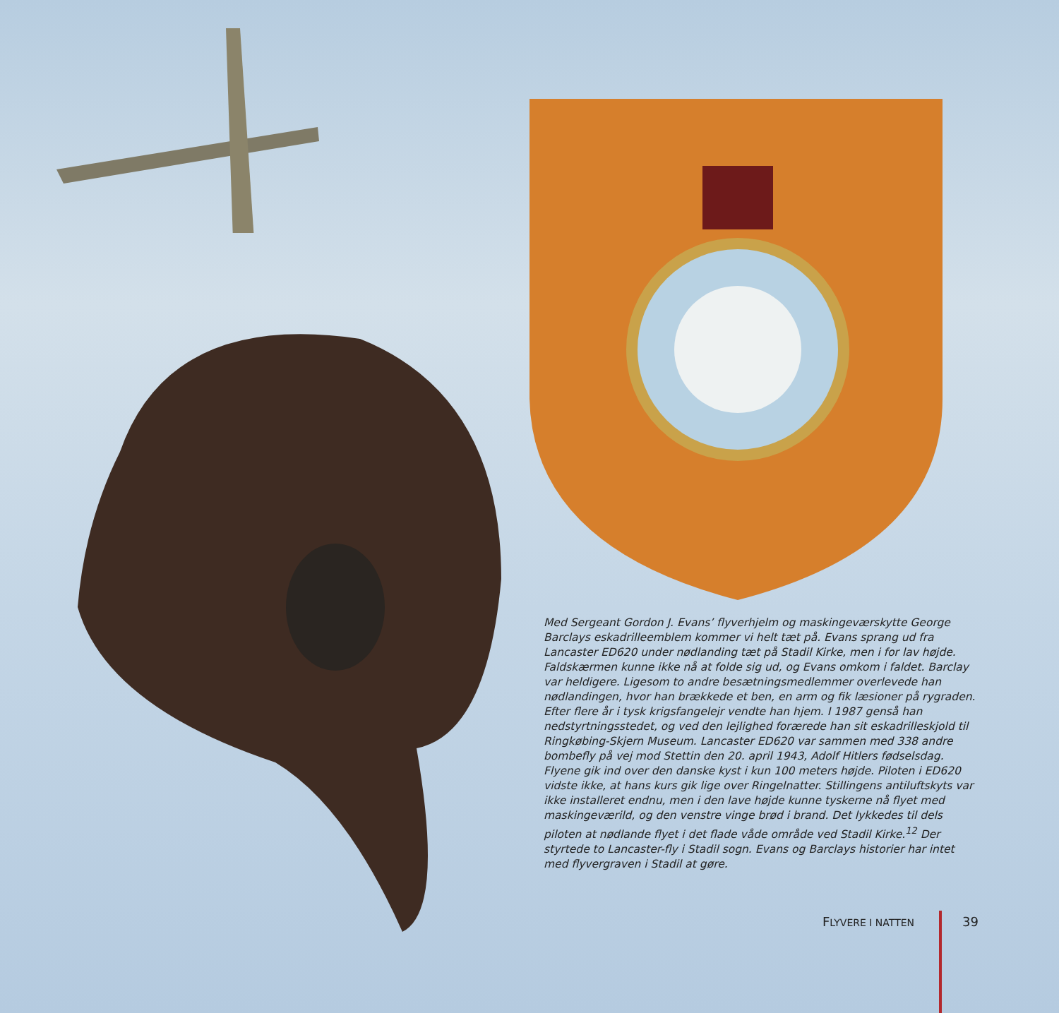Med Sergeant Gordon J. Evans’ flyverhjelm og maskingeværskytte George Barclays eskadrilleemblem kommer vi helt tæt på. Evans sprang ud fra Lancaster ED620 under nødlanding tæt på Stadil Kirke, men i for lav højde. Faldskærmen kunne ikke nå at folde sig ud, og Evans omkom i faldet. Barclay var heldigere. Ligesom to andre besætningsmedlemmer overlevede han nødlandingen, hvor han brækkede et ben, en arm og fik læsioner på rygraden. Efter flere år i tysk krigsfangelejr vendte han hjem. I 1987 genså han nedstyrtningsstedet, og ved den lejlighed forærede han sit eskadrilleskjold til Ringkøbing-Skjern Museum. Lancaster ED620 var sammen med 338 andre bombefly på vej mod Stettin den 20. april 1943, Adolf Hitlers fødselsdag. Flyene gik ind over den danske kyst i kun 100 meters højde. Piloten i ED620 vidste ikke, at hans kurs gik lige over Ringelnatter. Stillingens antiluftskyts var ikke installeret endnu, men i den lave højde kunne tyskerne nå flyet med maskingeværild, og den venstre vinge brød i brand. Det lykkedes til dels piloten at nødlande flyet i det flade våde område ved Stadil Kirke.<sup>12</sup> Der styrtede to Lancaster-fly i Stadil sogn. Evans og Barclays historier har intet med flyvergraven i Stadil at gøre.
FLYVERE I NATTEN
39